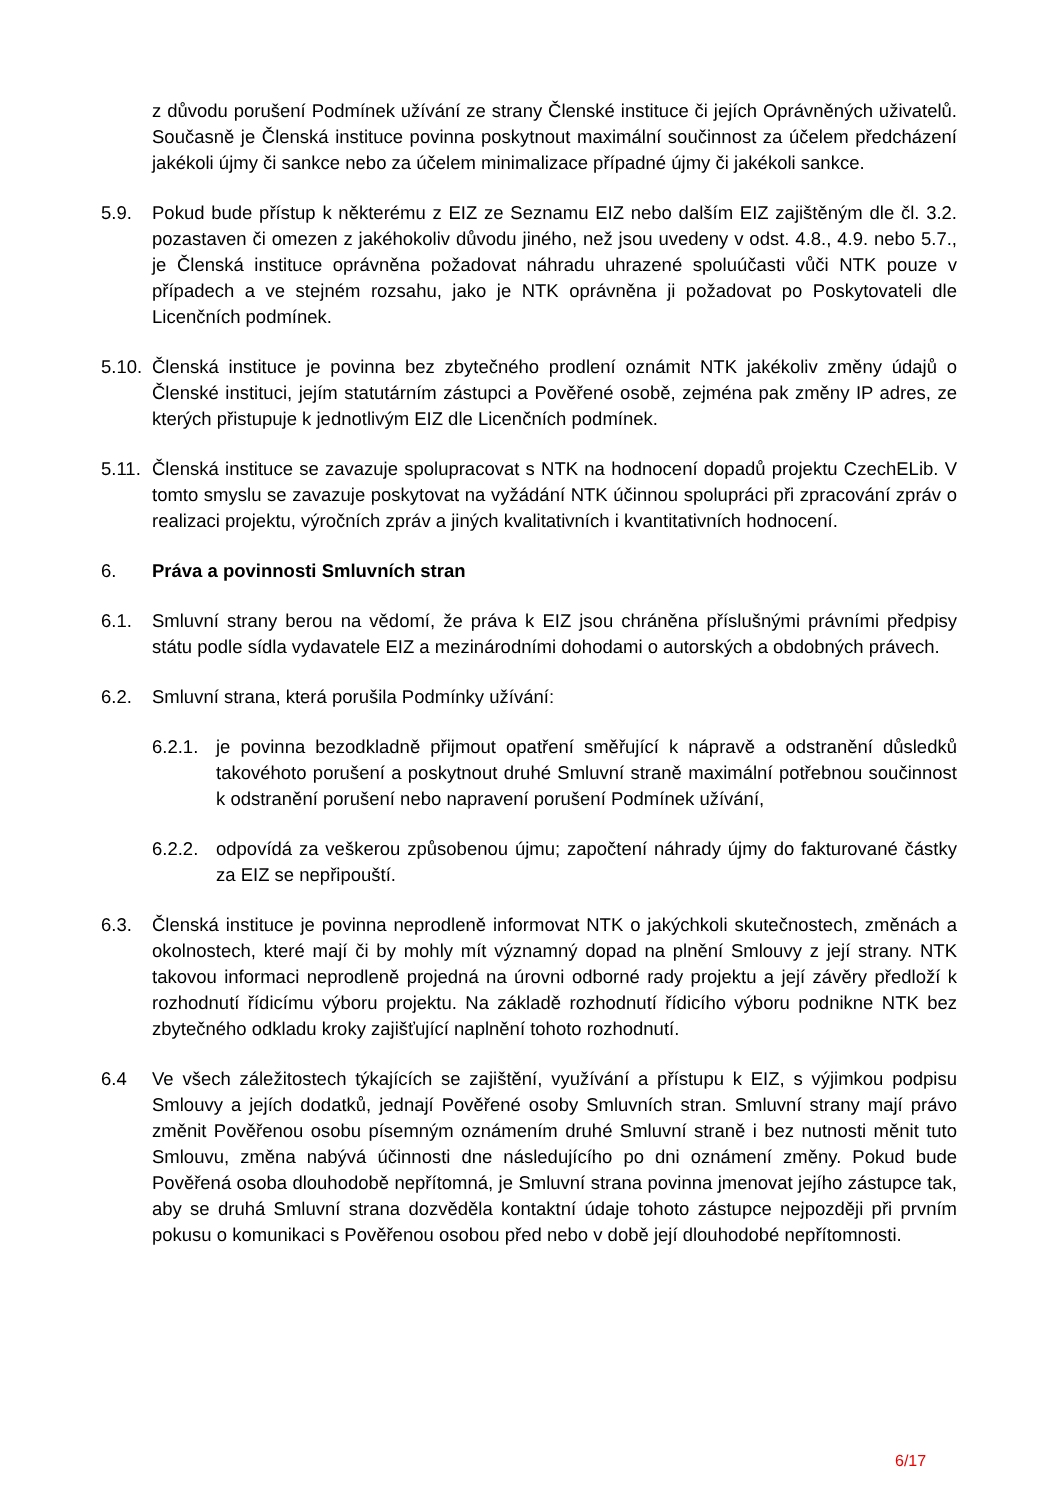z důvodu porušení Podmínek užívání ze strany Členské instituce či jejích Oprávněných uživatelů. Současně je Členská instituce povinna poskytnout maximální součinnost za účelem předcházení jakékoli újmy či sankce nebo za účelem minimalizace případné újmy či jakékoli sankce.
5.9. Pokud bude přístup k některému z EIZ ze Seznamu EIZ nebo dalším EIZ zajištěným dle čl. 3.2. pozastaven či omezen z jakéhokoliv důvodu jiného, než jsou uvedeny v odst. 4.8., 4.9. nebo 5.7., je Členská instituce oprávněna požadovat náhradu uhrazené spoluúčasti vůči NTK pouze v případech a ve stejném rozsahu, jako je NTK oprávněna ji požadovat po Poskytovateli dle Licenčních podmínek.
5.10.
Členská instituce je povinna bez zbytečného prodlení oznámit NTK jakékoliv změny údajů o Členské instituci, jejím statutárním zástupci a Pověřené osobě, zejména pak změny IP adres, ze kterých přistupuje k jednotlivým EIZ dle Licenčních podmínek.
5.11.
Členská instituce se zavazuje spolupracovat s NTK na hodnocení dopadů projektu CzechELib. V tomto smyslu se zavazuje poskytovat na vyžádání NTK účinnou spolupráci při zpracování zpráv o realizaci projektu, výročních zpráv a jiných kvalitativních i kvantitativních hodnocení.
6. Práva a povinnosti Smluvních stran
6.1. Smluvní strany berou na vědomí, že práva k EIZ jsou chráněna příslušnými právními předpisy státu podle sídla vydavatele EIZ a mezinárodními dohodami o autorských a obdobných právech.
6.2. Smluvní strana, která porušila Podmínky užívání:
6.2.1.
je povinna bezodkladně přijmout opatření směřující k nápravě a odstranění důsledků takovéhoto porušení a poskytnout druhé Smluvní straně maximální potřebnou součinnost k odstranění porušení nebo napravení porušení Podmínek užívání,
6.2.2.
odpovídá za veškerou způsobenou újmu; započtení náhrady újmy do fakturované částky za EIZ se nepřipouští.
6.3. Členská instituce je povinna neprodleně informovat NTK o jakýchkoli skutečnostech, změnách a okolnostech, které mají či by mohly mít významný dopad na plnění Smlouvy z její strany. NTK takovou informaci neprodleně projedná na úrovni odborné rady projektu a její závěry předloží k rozhodnutí řídicímu výboru projektu. Na základě rozhodnutí řídicího výboru podnikne NTK bez zbytečného odkladu kroky zajišťující naplnění tohoto rozhodnutí.
6.4 Ve všech záležitostech týkajících se zajištění, využívání a přístupu k EIZ, s výjimkou podpisu Smlouvy a jejích dodatků, jednají Pověřené osoby Smluvních stran. Smluvní strany mají právo změnit Pověřenou osobu písemným oznámením druhé Smluvní straně i bez nutnosti měnit tuto Smlouvu, změna nabývá účinnosti dne následujícího po dni oznámení změny. Pokud bude Pověřená osoba dlouhodobě nepřítomná, je Smluvní strana povinna jmenovat jejího zástupce tak, aby se druhá Smluvní strana dozvěděla kontaktní údaje tohoto zástupce nejpozději při prvním pokusu o komunikaci s Pověřenou osobou před nebo v době její dlouhodobé nepřítomnosti.
6/17